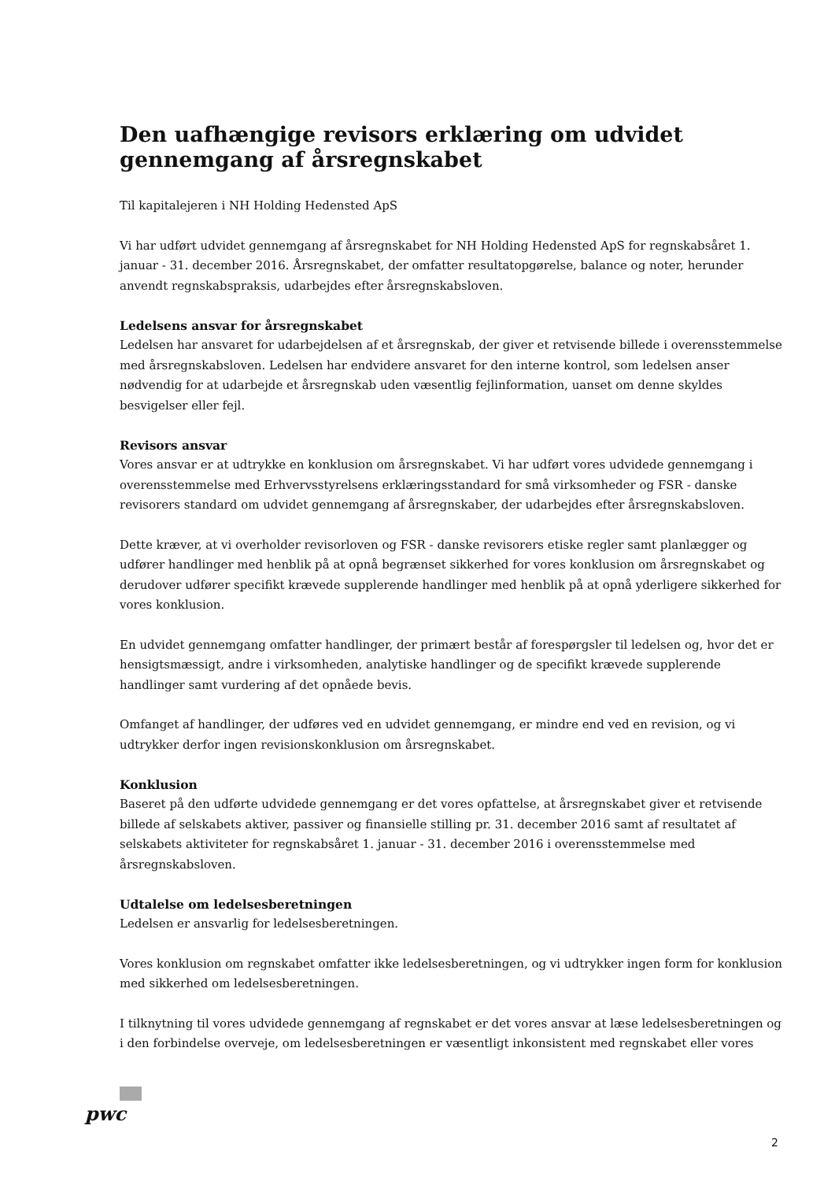Den uafhængige revisors erklæring om udvidet gennemgang af årsregnskabet
Til kapitalejeren i NH Holding Hedensted ApS
Vi har udført udvidet gennemgang af årsregnskabet for NH Holding Hedensted ApS for regnskabsåret 1. januar - 31. december 2016. Årsregnskabet, der omfatter resultatopgørelse, balance og noter, herunder anvendt regnskabspraksis, udarbejdes efter årsregnskabsloven.
Ledelsens ansvar for årsregnskabet
Ledelsen har ansvaret for udarbejdelsen af et årsregnskab, der giver et retvisende billede i overensstemmelse med årsregnskabsloven. Ledelsen har endvidere ansvaret for den interne kontrol, som ledelsen anser nødvendig for at udarbejde et årsregnskab uden væsentlig fejlinformation, uanset om denne skyldes besvigelser eller fejl.
Revisors ansvar
Vores ansvar er at udtrykke en konklusion om årsregnskabet. Vi har udført vores udvidede gennemgang i overensstemmelse med Erhvervsstyrelsens erklæringsstandard for små virksomheder og FSR - danske revisorers standard om udvidet gennemgang af årsregnskaber, der udarbejdes efter årsregnskabsloven.
Dette kræver, at vi overholder revisorloven og FSR - danske revisorers etiske regler samt planlægger og udfører handlinger med henblik på at opnå begrænset sikkerhed for vores konklusion om årsregnskabet og derudover udfører specifikt krævede supplerende handlinger med henblik på at opnå yderligere sikkerhed for vores konklusion.
En udvidet gennemgang omfatter handlinger, der primært består af forespørgsler til ledelsen og, hvor det er hensigtsmæssigt, andre i virksomheden, analytiske handlinger og de specifikt krævede supplerende handlinger samt vurdering af det opnåede bevis.
Omfanget af handlinger, der udføres ved en udvidet gennemgang, er mindre end ved en revision, og vi udtrykker derfor ingen revisionskonklusion om årsregnskabet.
Konklusion
Baseret på den udførte udvidede gennemgang er det vores opfattelse, at årsregnskabet giver et retvisende billede af selskabets aktiver, passiver og finansielle stilling pr. 31. december 2016 samt af resultatet af selskabets aktiviteter for regnskabsåret 1. januar - 31. december 2016 i overensstemmelse med årsregnskabsloven.
Udtalelse om ledelsesberetningen
Ledelsen er ansvarlig for ledelsesberetningen.
Vores konklusion om regnskabet omfatter ikke ledelsesberetningen, og vi udtrykker ingen form for konklusion med sikkerhed om ledelsesberetningen.
I tilknytning til vores udvidede gennemgang af regnskabet er det vores ansvar at læse ledelsesberetningen og i den forbindelse overveje, om ledelsesberetningen er væsentligt inkonsistent med regnskabet eller vores
pwc
2